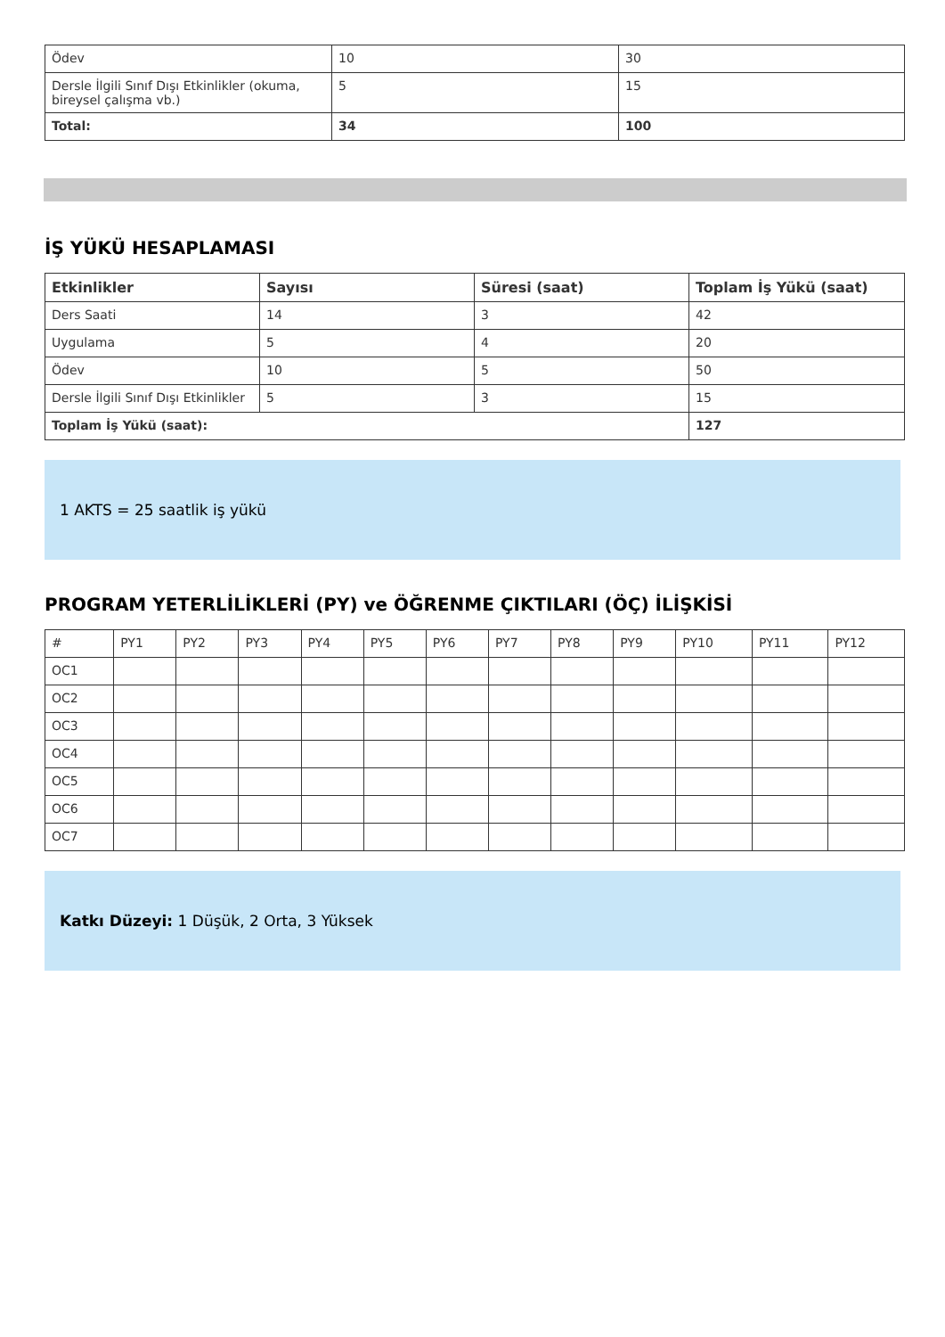| Ödev | 10 | 30 |
| Dersle İlgili Sınıf Dışı Etkinlikler (okuma, bireysel çalışma vb.) | 5 | 15 |
| Total: | 34 | 100 |
İŞ YÜKÜ HESAPLAMASI
| Etkinlikler | Sayısı | Süresi (saat) | Toplam İş Yükü (saat) |
| --- | --- | --- | --- |
| Ders Saati | 14 | 3 | 42 |
| Uygulama | 5 | 4 | 20 |
| Ödev | 10 | 5 | 50 |
| Dersle İlgili Sınıf Dışı Etkinlikler | 5 | 3 | 15 |
| Toplam İş Yükü (saat): | | | 127 |
1 AKTS = 25 saatlik iş yükü
PROGRAM YETERLİLİKLERİ (PY) ve ÖĞRENME ÇIKTILARI (ÖÇ) İLİŞKİSİ
| # | PY1 | PY2 | PY3 | PY4 | PY5 | PY6 | PY7 | PY8 | PY9 | PY10 | PY11 | PY12 |
| OC1 | | | | | | | | | | | | |
| OC2 | | | | | | | | | | | | |
| OC3 | | | | | | | | | | | | |
| OC4 | | | | | | | | | | | | |
| OC5 | | | | | | | | | | | | |
| OC6 | | | | | | | | | | | | |
| OC7 | | | | | | | | | | | | |
Katkı Düzeyi: 1 Düşük, 2 Orta, 3 Yüksek